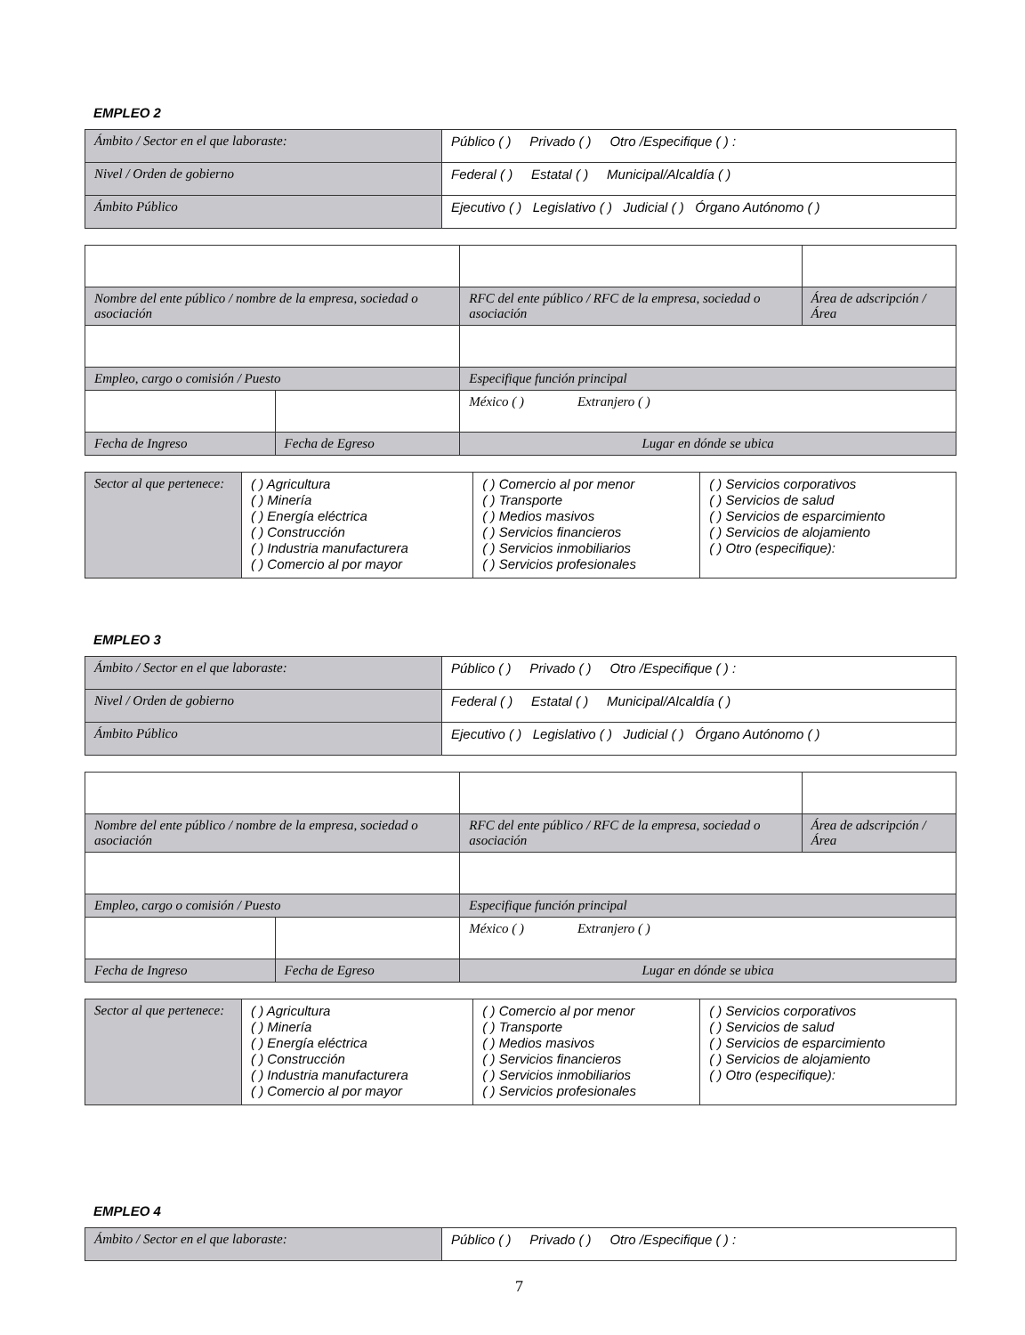EMPLEO 2
| Ámbito / Sector en el que laboraste: | Público ( ) Privado ( ) Otro /Especifique ( ) : |
| Nivel / Orden de gobierno | Federal ( ) Estatal ( ) Municipal/Alcaldía ( ) |
| Ámbito Público | Ejecutivo ( ) Legislativo ( ) Judicial ( ) Órgano Autónomo ( ) |
| Nombre del ente público / nombre de la empresa, sociedad o asociación | | RFC del ente público / RFC de la empresa, sociedad o asociación | Área de adscripción / Área |
| Empleo, cargo o comisión / Puesto | | Especifique función principal | |
| | | México ( ) Extranjero ( ) | |
| Fecha de Ingreso | Fecha de Egreso | Lugar en dónde se ubica | |
| Sector al que pertenece: | ( ) Agricultura ( ) Minería ( ) Energía eléctrica ( ) Construcción ( ) Industria manufacturera ( ) Comercio al por mayor | ( ) Comercio al por menor ( ) Transporte ( ) Medios masivos ( ) Servicios financieros ( ) Servicios inmobiliarios ( ) Servicios profesionales | ( ) Servicios corporativos ( ) Servicios de salud ( ) Servicios de esparcimiento ( ) Servicios de alojamiento ( ) Otro (especifique): |
EMPLEO 3
| Ámbito / Sector en el que laboraste: | Público ( ) Privado ( ) Otro /Especifique ( ) : |
| Nivel / Orden de gobierno | Federal ( ) Estatal ( ) Municipal/Alcaldía ( ) |
| Ámbito Público | Ejecutivo ( ) Legislativo ( ) Judicial ( ) Órgano Autónomo ( ) |
| Nombre del ente público / nombre de la empresa, sociedad o asociación | | RFC del ente público / RFC de la empresa, sociedad o asociación | Área de adscripción / Área |
| Empleo, cargo o comisión / Puesto | | Especifique función principal | |
| | | México ( ) Extranjero ( ) | |
| Fecha de Ingreso | Fecha de Egreso | Lugar en dónde se ubica | |
| Sector al que pertenece: | ( ) Agricultura ( ) Minería ( ) Energía eléctrica ( ) Construcción ( ) Industria manufacturera ( ) Comercio al por mayor | ( ) Comercio al por menor ( ) Transporte ( ) Medios masivos ( ) Servicios financieros ( ) Servicios inmobiliarios ( ) Servicios profesionales | ( ) Servicios corporativos ( ) Servicios de salud ( ) Servicios de esparcimiento ( ) Servicios de alojamiento ( ) Otro (especifique): |
EMPLEO 4
| Ámbito / Sector en el que laboraste: | Público ( ) Privado ( ) Otro /Especifique ( ) : |
7